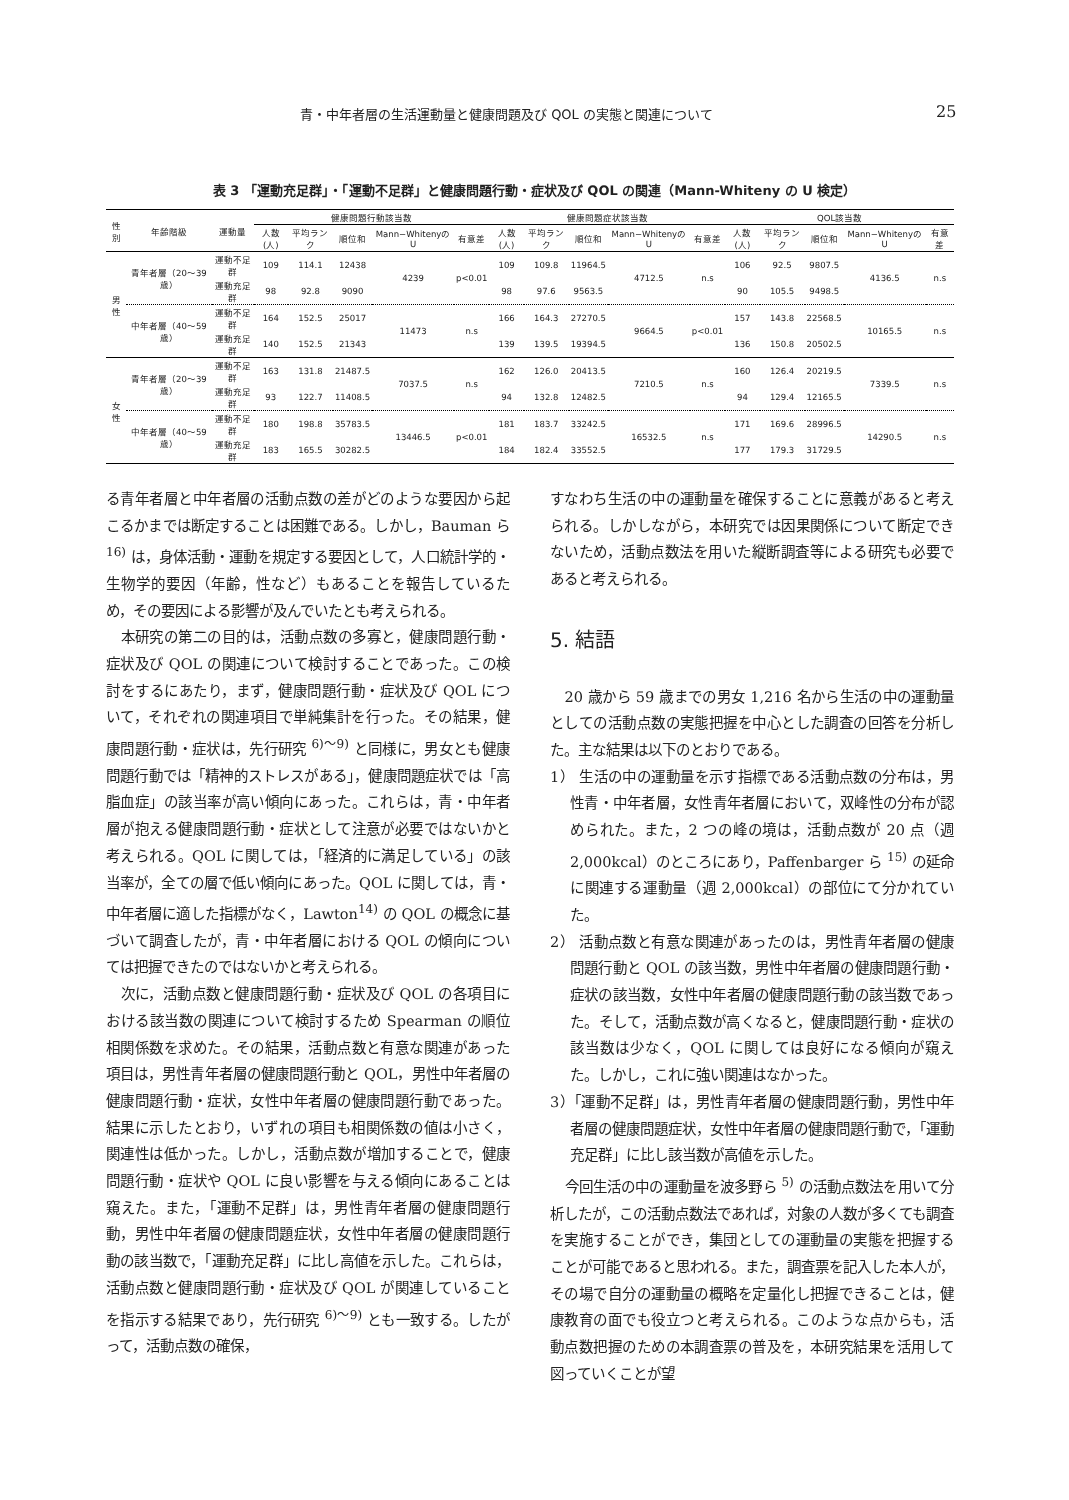青・中年者層の生活運動量と健康問題及び QOL の実態と関連について 25
表 3 「運動充足群」・「運動不足群」と健康問題行動・症状及び QOL の関連（Mann-Whiteny の U 検定）
| 性別 | 年齢階級 | 運動量 | 健康問題行動該当数 | | | | | 健康問題症状該当数 | | | | | QOL該当数 | | | | |
| --- | --- | --- | --- | --- | --- | --- | --- | --- | --- | --- | --- | --- | --- | --- | --- | --- | --- |
| | | | 人数(人) | 平均ランク | 順位和 | Mann−WhitenyのU | 有意差 | 人数(人) | 平均ランク | 順位和 | Mann−WhitenyのU | 有意差 | 人数(人) | 平均ランク | 順位和 | Mann−WhitenyのU | 有意差 |
| 男性 | 青年者層（20〜39歳） | 運動不足群 | 109 | 114.1 | 12438 | 4239 | p<0.01 | 109 | 109.8 | 11964.5 | 4712.5 | n.s | 106 | 92.5 | 9807.5 | 4136.5 | n.s |
| | | 運動充足群 | 98 | 92.8 | 9090 | | | 98 | 97.6 | 9563.5 | | | 90 | 105.5 | 9498.5 | | |
| | 中年者層（40〜59歳） | 運動不足群 | 164 | 152.5 | 25017 | 11473 | n.s | 166 | 164.3 | 27270.5 | 9664.5 | p<0.01 | 157 | 143.8 | 22568.5 | 10165.5 | n.s |
| | | 運動充足群 | 140 | 152.5 | 21343 | | | 139 | 139.5 | 19394.5 | | | 136 | 150.8 | 20502.5 | | |
| 女性 | 青年者層（20〜39歳） | 運動不足群 | 163 | 131.8 | 21487.5 | 7037.5 | n.s | 162 | 126.0 | 20413.5 | 7210.5 | n.s | 160 | 126.4 | 20219.5 | 7339.5 | n.s |
| | | 運動充足群 | 93 | 122.7 | 11408.5 | | | 94 | 132.8 | 12482.5 | | | 94 | 129.4 | 12165.5 | | |
| | 中年者層（40〜59歳） | 運動不足群 | 180 | 198.8 | 35783.5 | 13446.5 | p<0.01 | 181 | 183.7 | 33242.5 | 16532.5 | n.s | 171 | 169.6 | 28996.5 | 14290.5 | n.s |
| | | 運動充足群 | 183 | 165.5 | 30282.5 | | | 184 | 182.4 | 33552.5 | | | 177 | 179.3 | 31729.5 | | |
る青年者層と中年者層の活動点数の差がどのような要因から起こるかまでは断定することは困難である。しかし，Bauman ら <sup>16)</sup> は，身体活動・運動を規定する要因として，人口統計学的・生物学的要因（年齢，性など）もあることを報告しているため，その要因による影響が及んでいたとも考えられる。
本研究の第二の目的は，活動点数の多寡と，健康問題行動・症状及び QOL の関連について検討することであった。この検討をするにあたり，まず，健康問題行動・症状及び QOL について，それぞれの関連項目で単純集計を行った。その結果，健康問題行動・症状は，先行研究 <sup>6)〜9)</sup> と同様に，男女とも健康問題行動では「精神的ストレスがある」，健康問題症状では「高脂血症」の該当率が高い傾向にあった。これらは，青・中年者層が抱える健康問題行動・症状として注意が必要ではないかと考えられる。QOL に関しては，「経済的に満足している」の該当率が，全ての層で低い傾向にあった。QOL に関しては，青・中年者層に適した指標がなく，Lawton<sup>14)</sup> の QOL の概念に基づいて調査したが，青・中年者層における QOL の傾向については把握できたのではないかと考えられる。
次に，活動点数と健康問題行動・症状及び QOL の各項目における該当数の関連について検討するため Spearman の順位相関係数を求めた。その結果，活動点数と有意な関連があった項目は，男性青年者層の健康問題行動と QOL，男性中年者層の健康問題行動・症状，女性中年者層の健康問題行動であった。結果に示したとおり，いずれの項目も相関係数の値は小さく，関連性は低かった。しかし，活動点数が増加することで，健康問題行動・症状や QOL に良い影響を与える傾向にあることは窺えた。また，「運動不足群」は，男性青年者層の健康問題行動，男性中年者層の健康問題症状，女性中年者層の健康問題行動の該当数で，「運動充足群」に比し高値を示した。これらは，活動点数と健康問題行動・症状及び QOL が関連していることを指示する結果であり，先行研究 <sup>6)〜9)</sup> とも一致する。したがって，活動点数の確保，
すなわち生活の中の運動量を確保することに意義があると考えられる。しかしながら，本研究では因果関係について断定できないため，活動点数法を用いた縦断調査等による研究も必要であると考えられる。
5. 結語
20 歳から 59 歳までの男女 1,216 名から生活の中の運動量としての活動点数の実態把握を中心とした調査の回答を分析した。主な結果は以下のとおりである。
1） 生活の中の運動量を示す指標である活動点数の分布は，男性青・中年者層，女性青年者層において，双峰性の分布が認められた。また，2 つの峰の境は，活動点数が 20 点（週 2,000kcal）のところにあり，Paffenbarger ら <sup>15)</sup> の延命に関連する運動量（週 2,000kcal）の部位にて分かれていた。
2） 活動点数と有意な関連があったのは，男性青年者層の健康問題行動と QOL の該当数，男性中年者層の健康問題行動・症状の該当数，女性中年者層の健康問題行動の該当数であった。そして，活動点数が高くなると，健康問題行動・症状の該当数は少なく，QOL に関しては良好になる傾向が窺えた。しかし，これに強い関連はなかった。
3）「運動不足群」は，男性青年者層の健康問題行動，男性中年者層の健康問題症状，女性中年者層の健康問題行動で，「運動充足群」に比し該当数が高値を示した。
今回生活の中の運動量を波多野ら <sup>5)</sup> の活動点数法を用いて分析したが，この活動点数法であれば，対象の人数が多くても調査を実施することができ，集団としての運動量の実態を把握することが可能であると思われる。また，調査票を記入した本人が，その場で自分の運動量の概略を定量化し把握できることは，健康教育の面でも役立つと考えられる。このような点からも，活動点数把握のための本調査票の普及を，本研究結果を活用して図っていくことが望